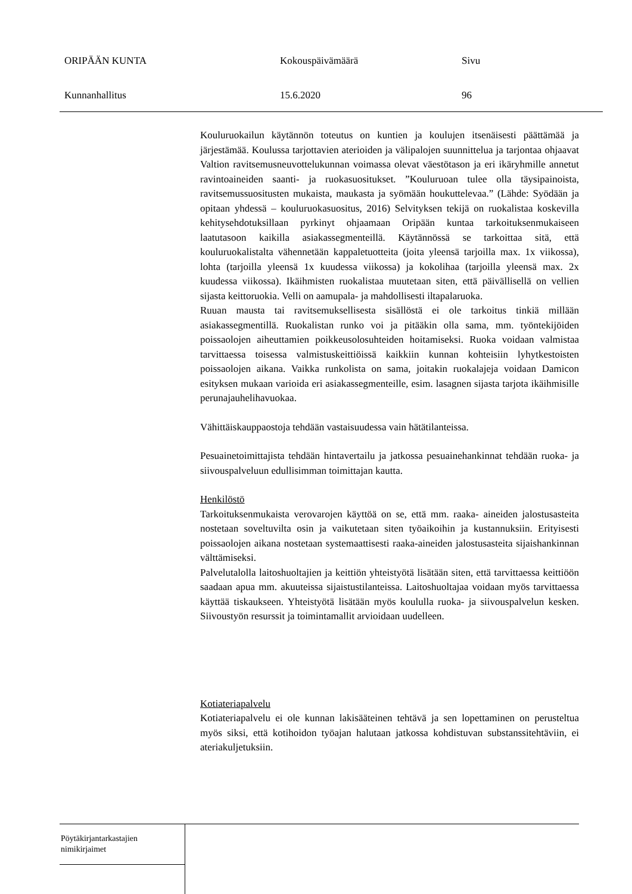ORIPÄÄN KUNTA Kokouspäivämäärä Sivu
Kunnanhallitus 15.6.2020 96
Kouluruokailun käytännön toteutus on kuntien ja koulujen itsenäisesti päättämää ja järjestämää. Koulussa tarjottavien aterioiden ja välipalojen suunnittelua ja tarjontaa ohjaavat Valtion ravitsemusneuvottelukunnan voimassa olevat väestötason ja eri ikäryhmille annetut ravintoaineiden saanti- ja ruokasuositukset. ”Kouluruoan tulee olla täysipainoista, ravitsemussuositusten mukaista, maukasta ja syömään houkuttelevaa.” (Lähde: Syödään ja opitaan yhdessä – kouluruokasuositus, 2016) Selvityksen tekijä on ruokalistaa koskevilla kehitysehdotuksillaan pyrkinyt ohjaamaan Oripään kuntaa tarkoituksenmukaiseen laatutasoon kaikilla asiakassegmenteillä. Käytännössä se tarkoittaa sitä, että kouluruokalistalta vähennetään kappaletuotteita (joita yleensä tarjoilla max. 1x viikossa), lohta (tarjoilla yleensä 1x kuudessa viikossa) ja kokolihaa (tarjoilla yleensä max. 2x kuudessa viikossa). Ikäihmisten ruokalistaa muutetaan siten, että päivällisellä on vellien sijasta keittoruokia. Velli on aamupala- ja mahdollisesti iltapalaruoka.
Ruuan mausta tai ravitsemuksellisesta sisällöstä ei ole tarkoitus tinkiä millään asiakassegmentillä. Ruokalistan runko voi ja pitääkin olla sama, mm. työntekijöiden poissaolojen aiheuttamien poikkeusolosuhteiden hoitamiseksi. Ruoka voidaan valmistaa tarvittaessa toisessa valmistuskeittiöissä kaikkiin kunnan kohteisiin lyhytkestoisten poissaolojen aikana. Vaikka runkolista on sama, joitakin ruokalajeja voidaan Damicon esityksen mukaan varioida eri asiakassegmenteille, esim. lasagnen sijasta tarjota ikäihmisille perunajauhelihavuokaa.
Vähittäiskauppaostoja tehdään vastaisuudessa vain hätätilanteissa.
Pesuainetoimittajista tehdään hintavertailu ja jatkossa pesuainehankinnat tehdään ruoka- ja siivouspalveluun edullisimman toimittajan kautta.
Henkilöstö
Tarkoituksenmukaista verovarojen käyttöä on se, että mm. raaka- aineiden jalostusasteita nostetaan soveltuvilta osin ja vaikutetaan siten työaikoihin ja kustannuksiin. Erityisesti poissaolojen aikana nostetaan systemaattisesti raaka-aineiden jalostusasteita sijaishankinnan välttämiseksi.
Palvelutalolla laitoshuoltajien ja keittiön yhteistyötä lisätään siten, että tarvittaessa keittiöön saadaan apua mm. akuuteissa sijaistustilanteissa. Laitoshuoltajaa voidaan myös tarvittaessa käyttää tiskaukseen. Yhteistyötä lisätään myös koululla ruoka- ja siivouspalvelun kesken. Siivoustyön resurssit ja toimintamallit arvioidaan uudelleen.
Kotiateriapalvelu
Kotiateriapalvelu ei ole kunnan lakisääteinen tehtävä ja sen lopettaminen on perusteltua myös siksi, että kotihoidon työajan halutaan jatkossa kohdistuvan substanssitehtäviin, ei ateriakuljetuksiin.
Pöytäkirjantarkastajien
nimikirjaimet